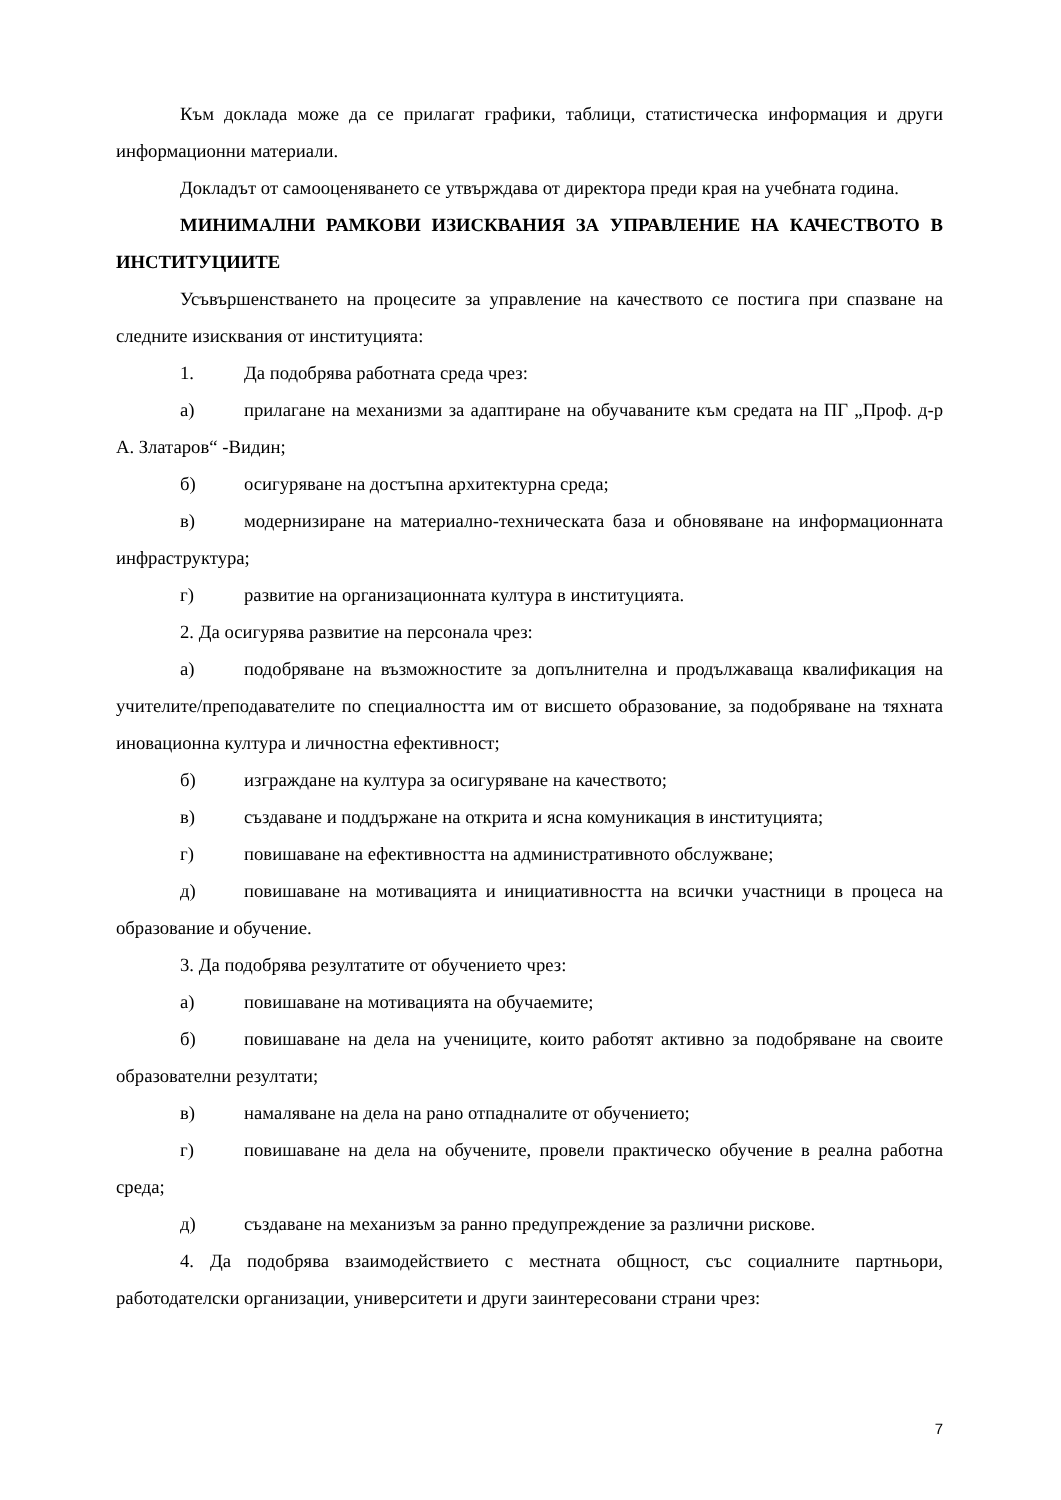Към доклада може да се прилагат графики, таблици, статистическа информация и други информационни материали.
Докладът от самооценяването се утвърждава от директора преди края на учебната година.
МИНИМАЛНИ РАМКОВИ ИЗИСКВАНИЯ ЗА УПРАВЛЕНИЕ НА КАЧЕСТВОТО В ИНСТИТУЦИИТЕ
Усъвършенстването на процесите за управление на качеството се постига при спазване на следните изисквания от институцията:
1. Да подобрява работната среда чрез:
а) прилагане на механизми за адаптиране на обучаваните към средата на ПГ „Проф. д-р А. Златаров“ -Видин;
б) осигуряване на достъпна архитектурна среда;
в) модернизиране на материално-техническата база и обновяване на информационната инфраструктура;
г) развитие на организационната култура в институцията.
2. Да осигурява развитие на персонала чрез:
а) подобряване на възможностите за допълнителна и продължаваща квалификация на учителите/преподавателите по специалността им от висшето образование, за подобряване на тяхната иновационна култура и личностна ефективност;
б) изграждане на култура за осигуряване на качеството;
в) създаване и поддържане на открита и ясна комуникация в институцията;
г) повишаване на ефективността на административното обслужване;
д) повишаване на мотивацията и инициативността на всички участници в процеса на образование и обучение.
3. Да подобрява резултатите от обучението чрез:
а) повишаване на мотивацията на обучаемите;
б) повишаване на дела на учениците, които работят активно за подобряване на своите образователни резултати;
в) намаляване на дела на рано отпадналите от обучението;
г) повишаване на дела на обучените, провели практическо обучение в реална работна среда;
д) създаване на механизъм за ранно предупреждение за различни рискове.
4. Да подобрява взаимодействието с местната общност, със социалните партньори, работодателски организации, университети и други заинтересовани страни чрез:
7